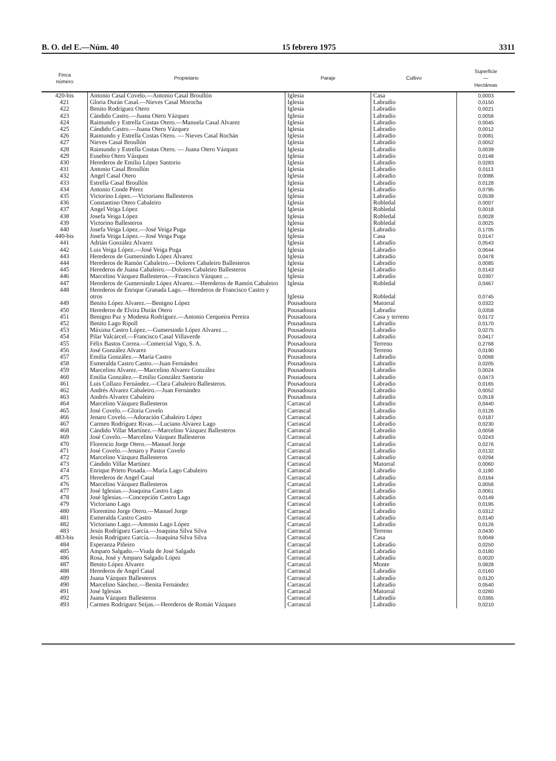B. O. del E.—Núm. 40 15 febrero 1975 3311
| Finca número | Propietario | Paraje | Cultivo | Superficie — Hectáreas |
| --- | --- | --- | --- | --- |
| 420-bis | Antonio Casal Covelo.—Antonio Casal Broullón | Iglesia | Casa | 0,0003 |
| 421 | Gloria Durán Casal.—Nieves Casal Morocha | Iglesia | Labradío | 0,0150 |
| 422 | Benito Rodríguez Otero | Iglesia | Labradío | 0,0021 |
| 423 | Cándido Castro.—Juana Otero Vázquez | Iglesia | Labradío | 0,0056 |
| 424 | Raimundo y Estrella Costas Otero.—Manuela Casal Alvarez | Iglesia | Labradío | 0,0045 |
| 425 | Cándido Castro.—Juana Otero Vázquez | Iglesia | Labradío | 0,0012 |
| 426 | Raimundo y Estrella Costas Otero. — Nieves Casal Rochán | Iglesia | Labradío | 0,0081 |
| 427 | Nieves Casal Broullón | Iglesia | Labradío | 0,0052 |
| 428 | Raimundo y Estrella Costas Otero. — Juana Otero Vázquez | Iglesia | Labradío | 0,0039 |
| 429 | Eusebio Otero Vázquez | Iglesia | Labradío | 0,0148 |
| 430 | Herederos de Emilio López Santorio | Iglesia | Labradío | 0,0283 |
| 431 | Antonio Casal Broullón | Iglesia | Labradío | 0,0113 |
| 432 | Angel Casal Otero | Iglesia | Labradío | 0,0086 |
| 433 | Estrella Casal Broullón | Iglesia | Labradío | 0,0128 |
| 434 | Antonio Conde Pérez | Iglesia | Labradío | 0,0795 |
| 435 | Victorino López.—Victoriano Ballesteros | Iglesia | Labradío | 0,0539 |
| 436 | Constantino Otero Cabaleiro | Iglesia | Robledal | 0,0007 |
| 437 | Angel Veiga López | Iglesia | Robledal | 0,0018 |
| 438 | Josefa Veiga López | Iglesia | Robledal | 0,0028 |
| 439 | Victorino Ballesteros | Iglesia | Robledal | 0,0025 |
| 440 | Josefa Veiga López.—José Veiga Puga | Iglesia | Labradío | 0,1705 |
| 440-bis | Josefa Veiga López.—José Veiga Puga | Iglesia | Casa | 0,0147 |
| 441 | Adrián González Alvarez | Iglesia | Labradío | 0,0543 |
| 442 | Luis Veiga López.—José Veiga Puga | Iglesia | Labradío | 0,0644 |
| 443 | Herederos de Gumersindo López Alvarez | Iglesia | Labradío | 0,0478 |
| 444 | Herederos de Ramón Cabaleiro.—Dolores Cabaleiro Ballesteros | Iglesia | Labradío | 0,0085 |
| 445 | Herederos de Juana Cabaleiro.—Dolores Cabaleiro Ballesteros | Iglesia | Labradío | 0,0143 |
| 446 | Marcelino Vázquez Ballesteros.—Francisco Vázquez ... | Iglesia | Labradío | 0,0307 |
| 447 | Herederos de Gumersindo López Alvarez.—Herederos de Ramón Cabaleiro | Iglesia | Robledal | 0,0467 |
| 448 | Herederos de Enrique Granada Lago.—Herederos de Francisco Castro y otros | Iglesia | Robledal | 0,0745 |
| 449 | Benito López Alvarez.—Benigno López | Pousadoura | Matorral | 0,0322 |
| 450 | Herederos de Elvira Durán Otero | Pousadoura | Labradío | 0,0358 |
| 451 | Benigno Paz y Modesta Rodríguez.—Antonio Cerqueira Pereira | Pousadoura | Casa y terreno | 0,0172 |
| 452 | Benito Lago Ripoll | Pousadoura | Labradío | 0,0170 |
| 453 | Máxima Castro López.—Gumersindo López Alvarez ... | Pousadoura | Labradío | 0,0275 |
| 454 | Pilar Valcárcel.—Francisco Casal Villaverde | Pousadoura | Labradío | 0,0417 |
| 455 | Félix Bastos Correa.—Comercial Vigo, S. A. | Pousadoura | Terreno | 0,2768 |
| 456 | José González Alvarez | Pousadoura | Terreno | 0,0190 |
| 457 | Emilia González.—María Castro | Pousadoura | Labradío | 0,0068 |
| 458 | Esmeralda Castro Castro.—Juan Fernández | Pousadoura | Labradío | 0,0205 |
| 459 | Marcelino Alvarez.—Marcelino Alvarez González | Pousadoura | Labradío | 0,0024 |
| 460 | Emilia González.—Emilio González Santorio | Pousadoura | Labradío | 0,0473 |
| 461 | Luis Collazo Fernández.—Clara Cabaleiro Ballesteros. | Pousadoura | Labradío | 0,0165 |
| 462 | Andrés Alvarez Cabaleiro.—Juan Fernández | Pousadoura | Labradío | 0,0052 |
| 463 | Andrés Alvarez Cabaleiro | Pousadoura | Labradío | 0,0518 |
| 464 | Marcelino Vázquez Ballesteros | Carrascal | Labradío | 0,0440 |
| 465 | José Covelo.—Gloria Covelo | Carrascal | Labradío | 0,0126 |
| 466 | Jenaro Covelo.—Adoración Cabaleiro López | Carrascal | Labradío | 0,0187 |
| 467 | Carmen Rodríguez Rivas.—Luciano Alvarez Lago | Carrascal | Labradío | 0,0230 |
| 468 | Cándido Villar Martínez.—Marcelino Vázquez Ballesteros | Carrascal | Labradío | 0,0058 |
| 469 | José Covelo.—Marcelino Vázquez Ballesteros | Carrascal | Labradío | 0,0243 |
| 470 | Florencio Jorge Otero.—Manuel Jorge | Carrascal | Labradío | 0,0276 |
| 471 | José Covelo.—Jenaro y Pastor Covelo | Carrascal | Labradío | 0,0132 |
| 472 | Marcelino Vázquez Ballesteros | Carrascal | Labradío | 0,0294 |
| 473 | Cándido Villar Martínez | Carrascal | Matorral | 0,0060 |
| 474 | Enrique Prieto Posada.—María Lago Cabaleiro | Carrascal | Labradío | 0,1190 |
| 475 | Herederos de Angel Casal | Carrascal | Labradío | 0,0164 |
| 476 | Marcelino Vázquez Ballesteros | Carrascal | Labradío | 0,0056 |
| 477 | José Iglesias.—Joaquina Castro Lago | Carrascal | Labradío | 0,0061 |
| 478 | José Iglesias.—Concepción Castro Lago | Carrascal | Labradío | 0,0149 |
| 479 | Victoriano Lago | Carrascal | Labradío | 0,0195 |
| 480 | Florentino Jorge Otero.—Manuel Jorge | Carrascal | Labradío | 0,0312 |
| 481 | Esmeralda Castro Castro | Carrascal | Labradío | 0,0140 |
| 482 | Victoriano Lago.—Antonio Lago López | Carrascal | Labradío | 0,0126 |
| 483 | Jesús Rodríguez García.—Joaquina Silva Silva | Carrascal | Terreno | 0,0430 |
| 483-bis | Jesús Rodríguez García.—Joaquina Silva Silva | Carrascal | Casa | 0,0049 |
| 484 | Esperanza Piñeiro | Carrascal | Labradío | 0,0250 |
| 485 | Amparo Salgado.—Viuda de José Salgado | Carrascal | Labradío | 0,0180 |
| 486 | Rosa, José y Amparo Salgado López | Carrascal | Labradío | 0,0020 |
| 487 | Benito López Alvarez | Carrascal | Monte | 0,0828 |
| 488 | Herederos de Angel Casal | Carrascal | Labradío | 0,0160 |
| 489 | Juana Vázquez Ballesteros | Carrascal | Labradío | 0,0120 |
| 490 | Marcelino Sánchez.—Benita Fernández | Carrascal | Labradío | 0,0540 |
| 491 | José Iglesias | Carrascal | Matorral | 0,0260 |
| 492 | Juana Vázquez Ballesteros | Carrascal | Labradío | 0,0365 |
| 493 | Carmen Rodríguez Seijas.—Herederos de Román Vázquez | Carrascal | Labradío | 0,0210 |